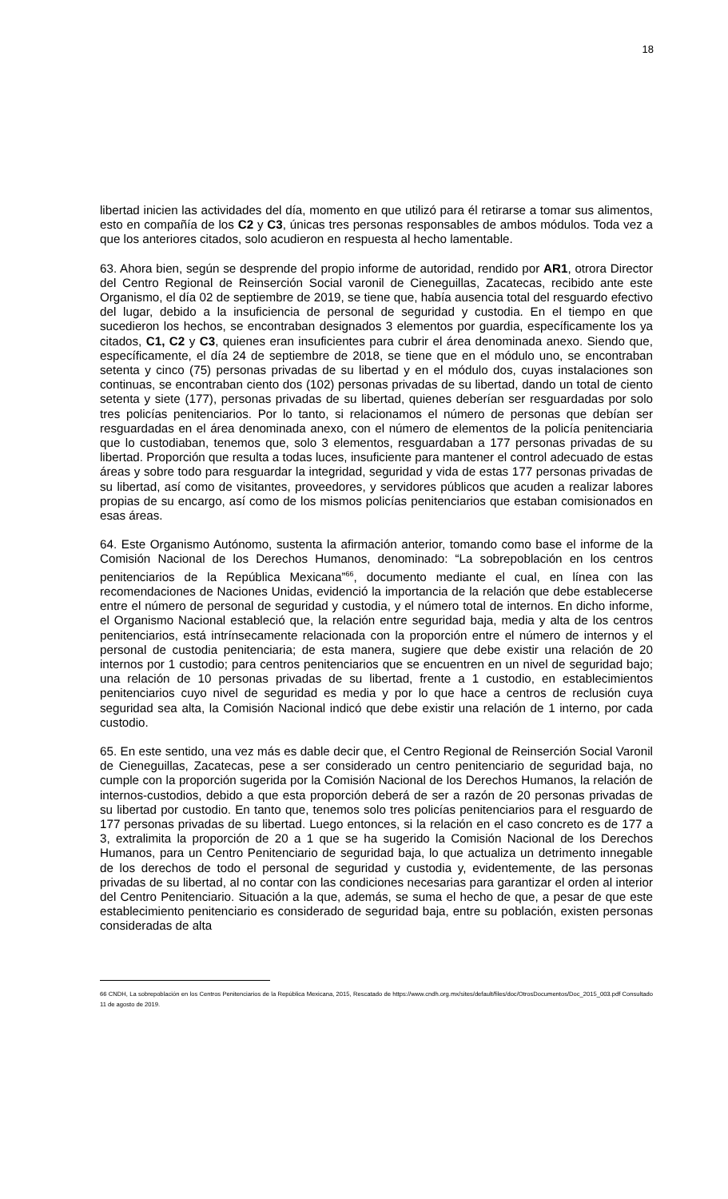18
libertad inicien las actividades del día, momento en que utilizó para él retirarse a tomar sus alimentos, esto en compañía de los C2 y C3, únicas tres personas responsables de ambos módulos. Toda vez a que los anteriores citados, solo acudieron en respuesta al hecho lamentable.
63. Ahora bien, según se desprende del propio informe de autoridad, rendido por AR1, otrora Director del Centro Regional de Reinserción Social varonil de Cieneguillas, Zacatecas, recibido ante este Organismo, el día 02 de septiembre de 2019, se tiene que, había ausencia total del resguardo efectivo del lugar, debido a la insuficiencia de personal de seguridad y custodia. En el tiempo en que sucedieron los hechos, se encontraban designados 3 elementos por guardia, específicamente los ya citados, C1, C2 y C3, quienes eran insuficientes para cubrir el área denominada anexo. Siendo que, específicamente, el día 24 de septiembre de 2018, se tiene que en el módulo uno, se encontraban setenta y cinco (75) personas privadas de su libertad y en el módulo dos, cuyas instalaciones son continuas, se encontraban ciento dos (102) personas privadas de su libertad, dando un total de ciento setenta y siete (177), personas privadas de su libertad, quienes deberían ser resguardadas por solo tres policías penitenciarios. Por lo tanto, si relacionamos el número de personas que debían ser resguardadas en el área denominada anexo, con el número de elementos de la policía penitenciaria que lo custodiaban, tenemos que, solo 3 elementos, resguardaban a 177 personas privadas de su libertad. Proporción que resulta a todas luces, insuficiente para mantener el control adecuado de estas áreas y sobre todo para resguardar la integridad, seguridad y vida de estas 177 personas privadas de su libertad, así como de visitantes, proveedores, y servidores públicos que acuden a realizar labores propias de su encargo, así como de los mismos policías penitenciarios que estaban comisionados en esas áreas.
64. Este Organismo Autónomo, sustenta la afirmación anterior, tomando como base el informe de la Comisión Nacional de los Derechos Humanos, denominado: “La sobrepoblación en los centros penitenciarios de la República Mexicana”<sup>66</sup>, documento mediante el cual, en línea con las recomendaciones de Naciones Unidas, evidenció la importancia de la relación que debe establecerse entre el número de personal de seguridad y custodia, y el número total de internos. En dicho informe, el Organismo Nacional estableció que, la relación entre seguridad baja, media y alta de los centros penitenciarios, está intrínsecamente relacionada con la proporción entre el número de internos y el personal de custodia penitenciaria; de esta manera, sugiere que debe existir una relación de 20 internos por 1 custodio; para centros penitenciarios que se encuentren en un nivel de seguridad bajo; una relación de 10 personas privadas de su libertad, frente a 1 custodio, en establecimientos penitenciarios cuyo nivel de seguridad es media y por lo que hace a centros de reclusión cuya seguridad sea alta, la Comisión Nacional indicó que debe existir una relación de 1 interno, por cada custodio.
65. En este sentido, una vez más es dable decir que, el Centro Regional de Reinserción Social Varonil de Cieneguillas, Zacatecas, pese a ser considerado un centro penitenciario de seguridad baja, no cumple con la proporción sugerida por la Comisión Nacional de los Derechos Humanos, la relación de internos-custodios, debido a que esta proporción deberá de ser a razón de 20 personas privadas de su libertad por custodio. En tanto que, tenemos solo tres policías penitenciarios para el resguardo de 177 personas privadas de su libertad. Luego entonces, si la relación en el caso concreto es de 177 a 3, extralimita la proporción de 20 a 1 que se ha sugerido la Comisión Nacional de los Derechos Humanos, para un Centro Penitenciario de seguridad baja, lo que actualiza un detrimento innegable de los derechos de todo el personal de seguridad y custodia y, evidentemente, de las personas privadas de su libertad, al no contar con las condiciones necesarias para garantizar el orden al interior del Centro Penitenciario. Situación a la que, además, se suma el hecho de que, a pesar de que este establecimiento penitenciario es considerado de seguridad baja, entre su población, existen personas consideradas de alta
66 CNDH, La sobrepoblación en los Centros Penitenciarios de la República Mexicana, 2015, Rescatado de https://www.cndh.org.mx/sites/default/files/doc/OtrosDocumentos/Doc_2015_003.pdf Consultado 11 de agosto de 2019.